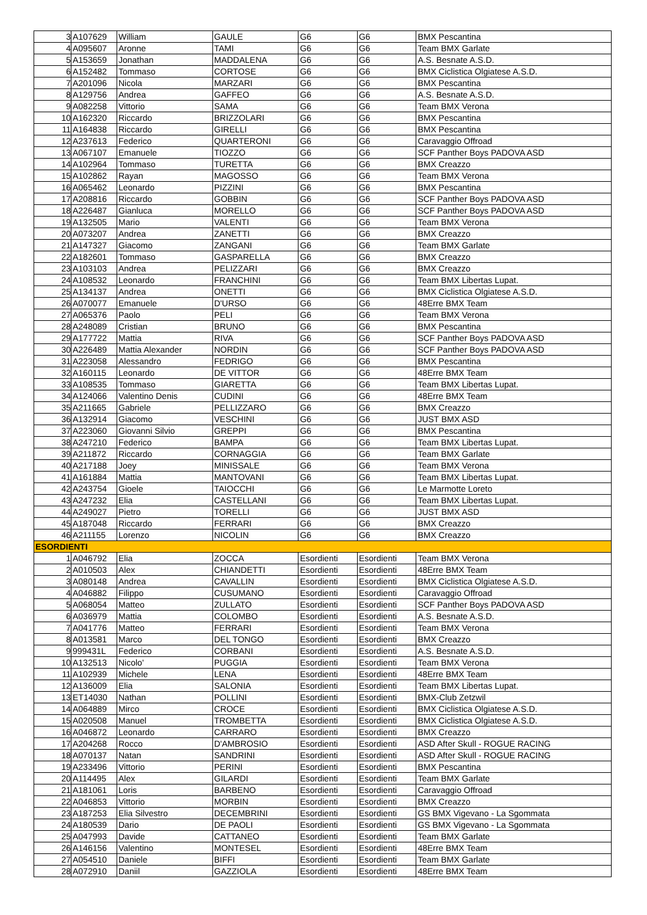| 3 | A107629 | William | GAULE | G6 | G6 | BMX Pescantina |
| 4 | A095607 | Aronne | TAMI | G6 | G6 | Team BMX Garlate |
| 5 | A153659 | Jonathan | MADDALENA | G6 | G6 | A.S. Besnate A.S.D. |
| 6 | A152482 | Tommaso | CORTOSE | G6 | G6 | BMX Ciclistica Olgiatese A.S.D. |
| 7 | A201096 | Nicola | MARZARI | G6 | G6 | BMX Pescantina |
| 8 | A129756 | Andrea | GAFFEO | G6 | G6 | A.S. Besnate A.S.D. |
| 9 | A082258 | Vittorio | SAMA | G6 | G6 | Team BMX Verona |
| 10 | A162320 | Riccardo | BRIZZOLARI | G6 | G6 | BMX Pescantina |
| 11 | A164838 | Riccardo | GIRELLI | G6 | G6 | BMX Pescantina |
| 12 | A237613 | Federico | QUARTERONI | G6 | G6 | Caravaggio Offroad |
| 13 | A067107 | Emanuele | TIOZZO | G6 | G6 | SCF Panther Boys PADOVA ASD |
| 14 | A102964 | Tommaso | TURETTA | G6 | G6 | BMX Creazzo |
| 15 | A102862 | Rayan | MAGOSSO | G6 | G6 | Team BMX Verona |
| 16 | A065462 | Leonardo | PIZZINI | G6 | G6 | BMX Pescantina |
| 17 | A208816 | Riccardo | GOBBIN | G6 | G6 | SCF Panther Boys PADOVA ASD |
| 18 | A226487 | Gianluca | MORELLO | G6 | G6 | SCF Panther Boys PADOVA ASD |
| 19 | A132505 | Mario | VALENTI | G6 | G6 | Team BMX Verona |
| 20 | A073207 | Andrea | ZANETTI | G6 | G6 | BMX Creazzo |
| 21 | A147327 | Giacomo | ZANGANI | G6 | G6 | Team BMX Garlate |
| 22 | A182601 | Tommaso | GASPARELLA | G6 | G6 | BMX Creazzo |
| 23 | A103103 | Andrea | PELIZZARI | G6 | G6 | BMX Creazzo |
| 24 | A108532 | Leonardo | FRANCHINI | G6 | G6 | Team BMX Libertas Lupat. |
| 25 | A134137 | Andrea | ONETTI | G6 | G6 | BMX Ciclistica Olgiatese A.S.D. |
| 26 | A070077 | Emanuele | D'URSO | G6 | G6 | 48Erre BMX Team |
| 27 | A065376 | Paolo | PELI | G6 | G6 | Team BMX Verona |
| 28 | A248089 | Cristian | BRUNO | G6 | G6 | BMX Pescantina |
| 29 | A177722 | Mattia | RIVA | G6 | G6 | SCF Panther Boys PADOVA ASD |
| 30 | A226489 | Mattia Alexander | NORDIN | G6 | G6 | SCF Panther Boys PADOVA ASD |
| 31 | A223058 | Alessandro | FEDRIGO | G6 | G6 | BMX Pescantina |
| 32 | A160115 | Leonardo | DE VITTOR | G6 | G6 | 48Erre BMX Team |
| 33 | A108535 | Tommaso | GIARETTA | G6 | G6 | Team BMX Libertas Lupat. |
| 34 | A124066 | Valentino Denis | CUDINI | G6 | G6 | 48Erre BMX Team |
| 35 | A211665 | Gabriele | PELLIZZARO | G6 | G6 | BMX Creazzo |
| 36 | A132914 | Giacomo | VESCHINI | G6 | G6 | JUST BMX ASD |
| 37 | A223060 | Giovanni Silvio | GREPPI | G6 | G6 | BMX Pescantina |
| 38 | A247210 | Federico | BAMPA | G6 | G6 | Team BMX Libertas Lupat. |
| 39 | A211872 | Riccardo | CORNAGGIA | G6 | G6 | Team BMX Garlate |
| 40 | A217188 | Joey | MINISSALE | G6 | G6 | Team BMX Verona |
| 41 | A161884 | Mattia | MANTOVANI | G6 | G6 | Team BMX Libertas Lupat. |
| 42 | A243754 | Gioele | TAIOCCHI | G6 | G6 | Le Marmotte Loreto |
| 43 | A247232 | Elia | CASTELLANI | G6 | G6 | Team BMX Libertas Lupat. |
| 44 | A249027 | Pietro | TORELLI | G6 | G6 | JUST BMX ASD |
| 45 | A187048 | Riccardo | FERRARI | G6 | G6 | BMX Creazzo |
| 46 | A211155 | Lorenzo | NICOLIN | G6 | G6 | BMX Creazzo |
| ESORDIENTI | | | | | | |
| 1 | A046792 | Elia | ZOCCA | Esordienti | Esordienti | Team BMX Verona |
| 2 | A010503 | Alex | CHIANDETTI | Esordienti | Esordienti | 48Erre BMX Team |
| 3 | A080148 | Andrea | CAVALLIN | Esordienti | Esordienti | BMX Ciclistica Olgiatese A.S.D. |
| 4 | A046882 | Filippo | CUSUMANO | Esordienti | Esordienti | Caravaggio Offroad |
| 5 | A068054 | Matteo | ZULLATO | Esordienti | Esordienti | SCF Panther Boys PADOVA ASD |
| 6 | A036979 | Mattia | COLOMBO | Esordienti | Esordienti | A.S. Besnate A.S.D. |
| 7 | A041776 | Matteo | FERRARI | Esordienti | Esordienti | Team BMX Verona |
| 8 | A013581 | Marco | DEL TONGO | Esordienti | Esordienti | BMX Creazzo |
| 9 | 999431L | Federico | CORBANI | Esordienti | Esordienti | A.S. Besnate A.S.D. |
| 10 | A132513 | Nicolo' | PUGGIA | Esordienti | Esordienti | Team BMX Verona |
| 11 | A102939 | Michele | LENA | Esordienti | Esordienti | 48Erre BMX Team |
| 12 | A136009 | Elia | SALONIA | Esordienti | Esordienti | Team BMX Libertas Lupat. |
| 13 | ET14030 | Nathan | POLLINI | Esordienti | Esordienti | BMX-Club Zetzwil |
| 14 | A064889 | Mirco | CROCE | Esordienti | Esordienti | BMX Ciclistica Olgiatese A.S.D. |
| 15 | A020508 | Manuel | TROMBETTA | Esordienti | Esordienti | BMX Ciclistica Olgiatese A.S.D. |
| 16 | A046872 | Leonardo | CARRARO | Esordienti | Esordienti | BMX Creazzo |
| 17 | A204268 | Rocco | D'AMBROSIO | Esordienti | Esordienti | ASD After Skull - ROGUE RACING |
| 18 | A070137 | Natan | SANDRINI | Esordienti | Esordienti | ASD After Skull - ROGUE RACING |
| 19 | A233496 | Vittorio | PERINI | Esordienti | Esordienti | BMX Pescantina |
| 20 | A114495 | Alex | GILARDI | Esordienti | Esordienti | Team BMX Garlate |
| 21 | A181061 | Loris | BARBENO | Esordienti | Esordienti | Caravaggio Offroad |
| 22 | A046853 | Vittorio | MORBIN | Esordienti | Esordienti | BMX Creazzo |
| 23 | A187253 | Elia Silvestro | DECEMBRINI | Esordienti | Esordienti | GS BMX Vigevano - La Sgommata |
| 24 | A180539 | Dario | DE PAOLI | Esordienti | Esordienti | GS BMX Vigevano - La Sgommata |
| 25 | A047993 | Davide | CATTANEO | Esordienti | Esordienti | Team BMX Garlate |
| 26 | A146156 | Valentino | MONTESEL | Esordienti | Esordienti | 48Erre BMX Team |
| 27 | A054510 | Daniele | BIFFI | Esordienti | Esordienti | Team BMX Garlate |
| 28 | A072910 | Daniil | GAZZIOLA | Esordienti | Esordienti | 48Erre BMX Team |